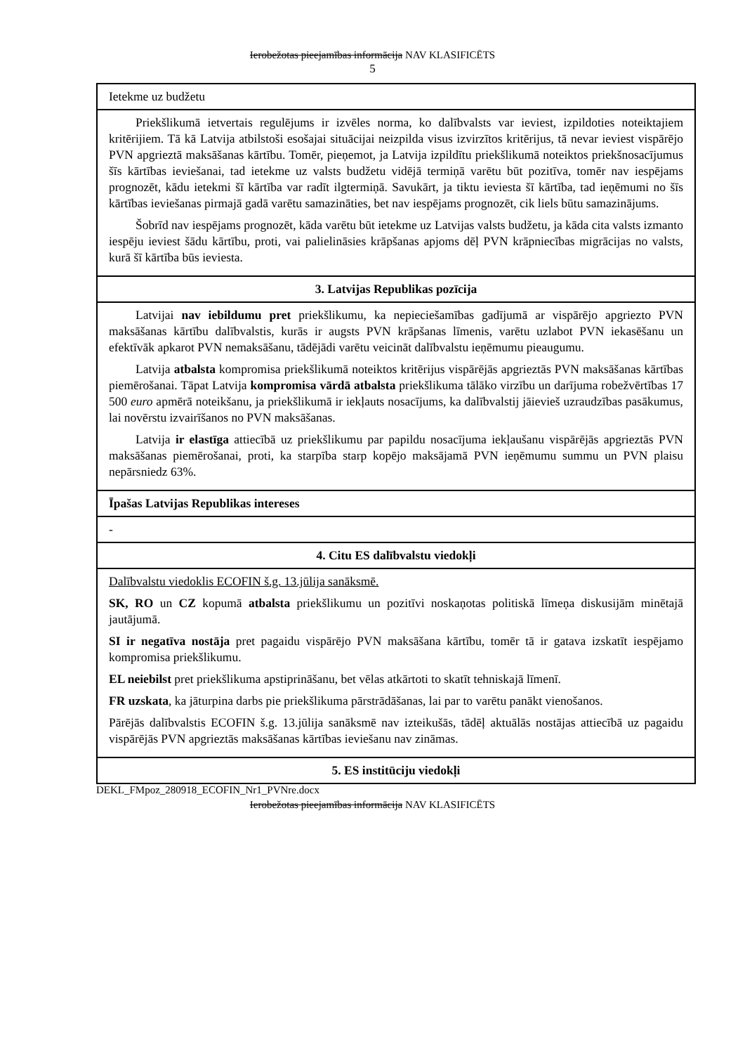Ierobežotas pieejamības informācija NAV KLASIFICĒTS
5
| Ietekme uz budžetu |
| Priekšlikumā ietvertais regulējums ir izvēles norma, ko dalībvalsts var ieviest, izpildoties noteiktajiem kritērijiem. Tā kā Latvija atbilstoši esošajai situācijai neizpilda visus izvirzītos kritērijus, tā nevar ieviest vispārējo PVN apgrieztā maksāšanas kārtību. Tomēr, pieņemot, ja Latvija izpildītu priekšlikumā noteiktos priekšnosacījumus šīs kārtības ieviešanai, tad ietekme uz valsts budžetu vidējā termiņā varētu būt pozitīva, tomēr nav iespējams prognozēt, kādu ietekmi šī kārtība var radīt ilgtermiņā. Savukārt, ja tiktu ieviesta šī kārtība, tad ieņēmumi no šīs kārtības ieviešanas pirmajā gadā varētu samazināties, bet nav iespējams prognozēt, cik liels būtu samazinājums. Šobrīd nav iespējams prognozēt, kāda varētu būt ietekme uz Latvijas valsts budžetu, ja kāda cita valsts izmanto iespēju ieviest šādu kārtību, proti, vai palielināsies krāpšanas apjoms dēļ PVN krāpniecības migrācijas no valsts, kurā šī kārtība būs ieviesta. |
| 3. Latvijas Republikas pozīcija |
| Latvijai nav iebildumu pret priekšlikumu, ka nepieciešamības gadījumā ar vispārējo apgriezto PVN maksāšanas kārtību dalībvalstis, kurās ir augsts PVN krāpšanas līmenis, varētu uzlabot PVN iekasēšanu un efektīvāk apkarot PVN nemaksāšanu, tādējādi varētu veicināt dalībvalstu ieņēmumu pieaugumu. Latvija atbalsta kompromisa priekšlikumā noteiktos kritērijus vispārējās apgrieztās PVN maksāšanas kārtības piemērošanai. Tāpat Latvija kompromisa vārdā atbalsta priekšlikuma tālāko virzību un darījuma robežvērtības 17 500 euro apmērā noteikšanu, ja priekšlikumā ir iekļauts nosacījums, ka dalībvalstij jāievieš uzraudzības pasākumus, lai novērstu izvairīšanos no PVN maksāšanas. Latvija ir elastīga attiecībā uz priekšlikumu par papildu nosacījuma iekļaušanu vispārējās apgrieztās PVN maksāšanas piemērošanai, proti, ka starpība starp kopējo maksājamā PVN ieņēmumu summu un PVN plaisu nepārsniedz 63%. |
| Īpašas Latvijas Republikas intereses |
| - |
| 4. Citu ES dalībvalstu viedokļi |
| Dalībvalstu viedoklis ECOFIN š.g. 13.jūlija sanāksmē. SK, RO un CZ kopumā atbalsta priekšlikumu un pozitīvi noskaņotas politiskā līmeņa diskusijām minētajā jautājumā. SI ir negatīva nostāja pret pagaidu vispārējo PVN maksāšana kārtību, tomēr tā ir gatava izskatīt iespējamo kompromisa priekšlikumu. EL neiebilst pret priekšlikuma apstiprināšanu, bet vēlas atkārtoti to skatīt tehniskajā līmenī. FR uzskata , ka jāturpina darbs pie priekšlikuma pārstrādāšanas, lai par to varētu panākt vienošanos. Pārējās dalībvalstis ECOFIN š.g. 13.jūlija sanāksmē nav izteikušās, tādēļ aktuālās nostājas attiecībā uz pagaidu vispārējās PVN apgrieztās maksāšanas kārtības ieviešanu nav zināmas. |
| 5. ES institūciju viedokļi |
DEKL_FMpoz_280918_ECOFIN_Nr1_PVNre.docx
Ierobežotas pieejamības informācija NAV KLASIFICĒTS